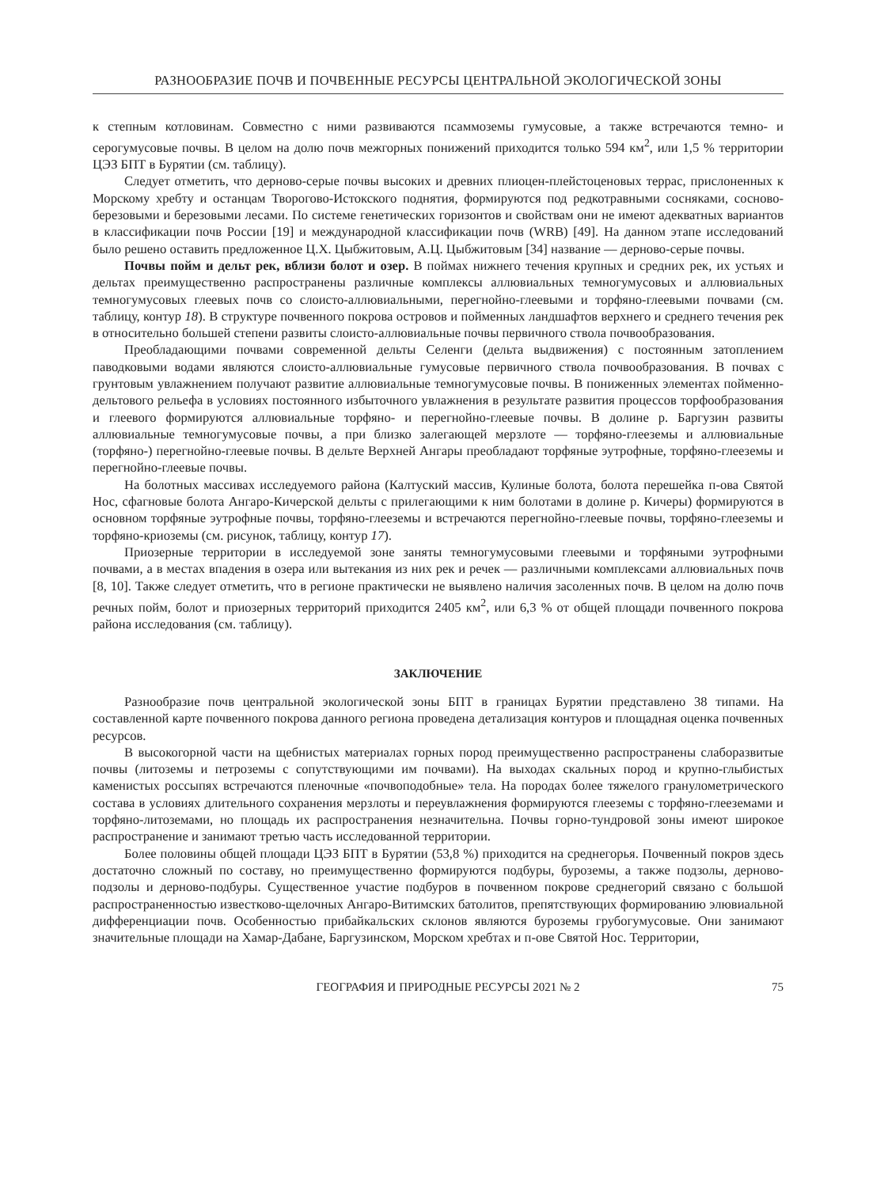РАЗНООБРАЗИЕ ПОЧВ И ПОЧВЕННЫЕ РЕСУРСЫ ЦЕНТРАЛЬНОЙ ЭКОЛОГИЧЕСКОЙ ЗОНЫ
к степным котловинам. Совместно с ними развиваются псаммоземы гумусовые, а также встречаются темно- и серогумусовые почвы. В целом на долю почв межгорных понижений приходится только 594 км<sup>2</sup>, или 1,5 % территории ЦЭЗ БПТ в Бурятии (см. таблицу).
Следует отметить, что дерново-серые почвы высоких и древних плиоцен-плейстоценовых террас, прислоненных к Морскому хребту и останцам Творогово-Истокского поднятия, формируются под редкотравными сосняками, сосново-березовыми и березовыми лесами. По системе генетических горизонтов и свойствам они не имеют адекватных вариантов в классификации почв России [19] и международной классификации почв (WRB) [49]. На данном этапе исследований было решено оставить предложенное Ц.Х. Цыбжитовым, А.Ц. Цыбжитовым [34] название — дерново-серые почвы.
Почвы пойм и дельт рек, вблизи болот и озер. В поймах нижнего течения крупных и средних рек, их устьях и дельтах преимущественно распространены различные комплексы аллювиальных темногумусовых и аллювиальных темногумусовых глеевых почв со слоисто-аллювиальными, перегнойно-глеевыми и торфяно-глеевыми почвами (см. таблицу, контур 18). В структуре почвенного покрова островов и пойменных ландшафтов верхнего и среднего течения рек в относительно большей степени развиты слоисто-аллювиальные почвы первичного ствола почвообразования.
Преобладающими почвами современной дельты Селенги (дельта выдвижения) с постоянным затоплением паводковыми водами являются слоисто-аллювиальные гумусовые первичного ствола почвообразования. В почвах с грунтовым увлажнением получают развитие аллювиальные темногумусовые почвы. В пониженных элементах пойменно-дельтового рельефа в условиях постоянного избыточного увлажнения в результате развития процессов торфообразования и глеевого формируются аллювиальные торфяно- и перегнойно-глеевые почвы. В долине р. Баргузин развиты аллювиальные темногумусовые почвы, а при близко залегающей мерзлоте — торфяно-глееземы и аллювиальные (торфяно-) перегнойно-глеевые почвы. В дельте Верхней Ангары преобладают торфяные эутрофные, торфяно-глееземы и перегнойно-глеевые почвы.
На болотных массивах исследуемого района (Калтуский массив, Кулиные болота, болота перешейка п-ова Святой Нос, сфагновые болота Ангаро-Кичерской дельты с прилегающими к ним болотами в долине р. Кичеры) формируются в основном торфяные эутрофные почвы, торфяно-глееземы и встречаются перегнойно-глеевые почвы, торфяно-глееземы и торфяно-криоземы (см. рисунок, таблицу, контур 17).
Приозерные территории в исследуемой зоне заняты темногумусовыми глеевыми и торфяными эутрофными почвами, а в местах впадения в озера или вытекания из них рек и речек — различными комплексами аллювиальных почв [8, 10]. Также следует отметить, что в регионе практически не выявлено наличия засоленных почв. В целом на долю почв речных пойм, болот и приозерных территорий приходится 2405 км<sup>2</sup>, или 6,3 % от общей площади почвенного покрова района исследования (см. таблицу).
ЗАКЛЮЧЕНИЕ
Разнообразие почв центральной экологической зоны БПТ в границах Бурятии представлено 38 типами. На составленной карте почвенного покрова данного региона проведена детализация контуров и площадная оценка почвенных ресурсов.
В высокогорной части на щебнистых материалах горных пород преимущественно распространены слаборазвитые почвы (литоземы и петроземы с сопутствующими им почвами). На выходах скальных пород и крупно-глыбистых каменистых россыпях встречаются пленочные «почвоподобные» тела. На породах более тяжелого гранулометрического состава в условиях длительного сохранения мерзлоты и переувлажнения формируются глееземы с торфяно-глееземами и торфяно-литоземами, но площадь их распространения незначительна. Почвы горно-тундровой зоны имеют широкое распространение и занимают третью часть исследованной территории.
Более половины общей площади ЦЭЗ БПТ в Бурятии (53,8 %) приходится на среднегорья. Почвенный покров здесь достаточно сложный по составу, но преимущественно формируются подбуры, буроземы, а также подзолы, дерново-подзолы и дерново-подбуры. Существенное участие подбуров в почвенном покрове среднегорий связано с большой распространенностью известково-щелочных Ангаро-Витимских батолитов, препятствующих формированию элювиальной дифференциации почв. Особенностью прибайкальских склонов являются буроземы грубогумусовые. Они занимают значительные площади на Хамар-Дабане, Баргузинском, Морском хребтах и п-ове Святой Нос. Территории,
ГЕОГРАФИЯ И ПРИРОДНЫЕ РЕСУРСЫ 2021 № 2 75